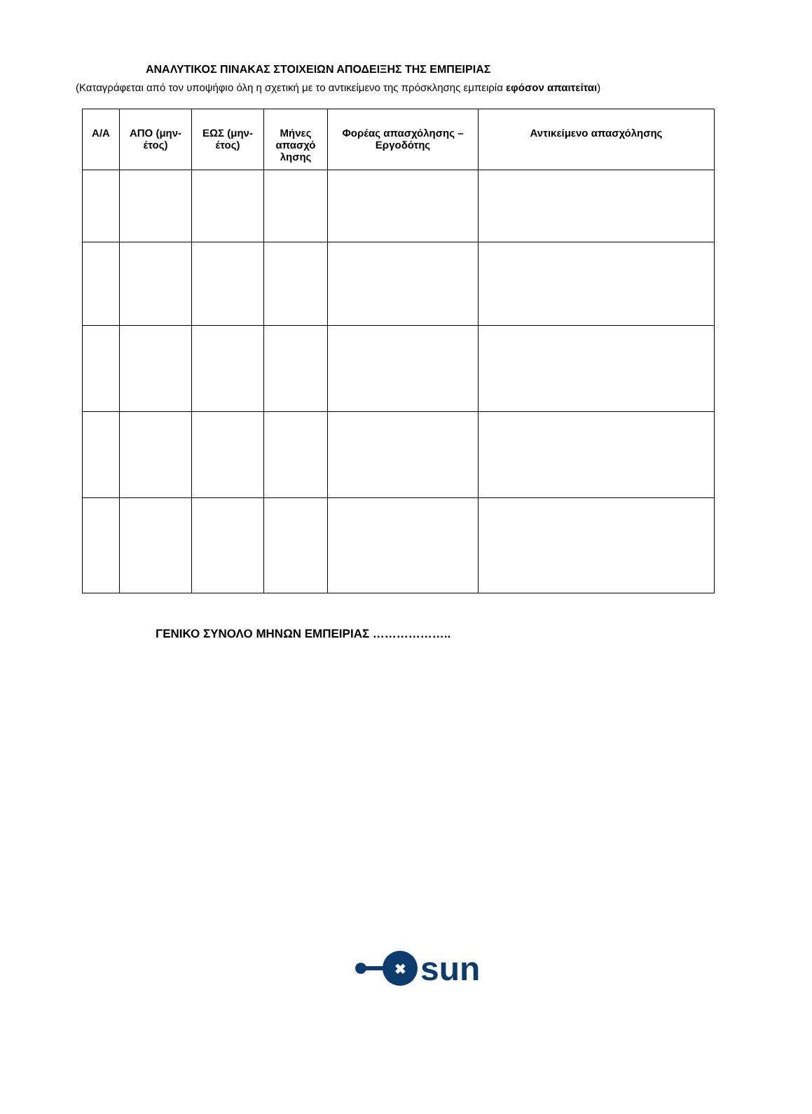ΑΝΑΛΥΤΙΚΟΣ ΠΙΝΑΚΑΣ ΣΤΟΙΧΕΙΩΝ ΑΠΟΔΕΙΞΗΣ ΤΗΣ ΕΜΠΕΙΡΙΑΣ
(Καταγράφεται από τον υποψήφιο όλη η σχετική με το αντικείμενο της πρόσκλησης εμπειρία εφόσον απαιτείται)
| Α/Α | ΑΠΟ (μην-έτος) | ΕΩΣ (μην-έτος) | Μήνες απασχό λησης | Φορέας απασχόλησης – Εργοδότης | Αντικείμενο απασχόλησης |
| --- | --- | --- | --- | --- | --- |
ΓΕΝΙΚΟ ΣΥΝΟΛΟ ΜΗΝΩΝ ΕΜΠΕΙΡΙΑΣ ………………..
✖
sun